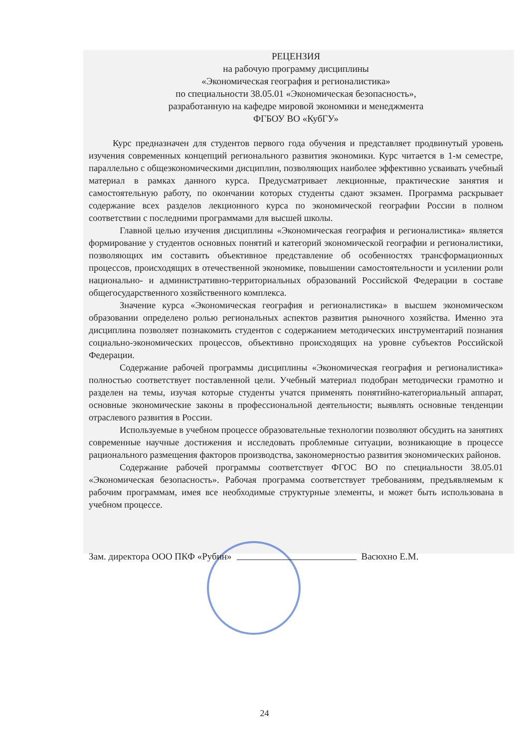РЕЦЕНЗИЯ
на рабочую программу дисциплины
«Экономическая география и регионалистика»
по специальности 38.05.01 «Экономическая безопасность»,
разработанную на кафедре мировой экономики и менеджмента
ФГБОУ ВО «КубГУ»
Курс предназначен для студентов первого года обучения и представляет продвинутый уровень изучения современных концепций регионального развития экономики. Курс читается в 1-м семестре, параллельно с общеэкономическими дисциплин, позволяющих наиболее эффективно усваивать учебный материал в рамках данного курса. Предусматривает лекционные, практические занятия и самостоятельную работу, по окончании которых студенты сдают экзамен. Программа раскрывает содержание всех разделов лекционного курса по экономической географии России в полном соответствии с последними программами для высшей школы.
Главной целью изучения дисциплины «Экономическая география и регионалистика» является формирование у студентов основных понятий и категорий экономической географии и регионалистики, позволяющих им составить объективное представление об особенностях трансформационных процессов, происходящих в отечественной экономике, повышении самостоятельности и усилении роли национально- и административно-территориальных образований Российской Федерации в составе общегосударственного хозяйственного комплекса.
Значение курса «Экономическая география и регионалистика» в высшем экономическом образовании определено ролью региональных аспектов развития рыночного хозяйства. Именно эта дисциплина позволяет познакомить студентов с содержанием методических инструментарий познания социально-экономических процессов, объективно происходящих на уровне субъектов Российской Федерации.
Содержание рабочей программы дисциплины «Экономическая география и регионалистика» полностью соответствует поставленной цели. Учебный материал подобран методически грамотно и разделен на темы, изучая которые студенты учатся применять понятийно-категориальный аппарат, основные экономические законы в профессиональной деятельности; выявлять основные тенденции отраслевого развития в России.
Используемые в учебном процессе образовательные технологии позволяют обсудить на занятиях современные научные достижения и исследовать проблемные ситуации, возникающие в процессе рационального размещения факторов производства, закономерностью развития экономических районов.
Содержание рабочей программы соответствует ФГОС ВО по специальности 38.05.01 «Экономическая безопасность». Рабочая программа соответствует требованиям, предъявляемым к рабочим программам, имея все необходимые структурные элементы, и может быть использована в учебном процессе.
Зам. директора ООО ПКФ «Рубин» Васюхно Е.М.
24